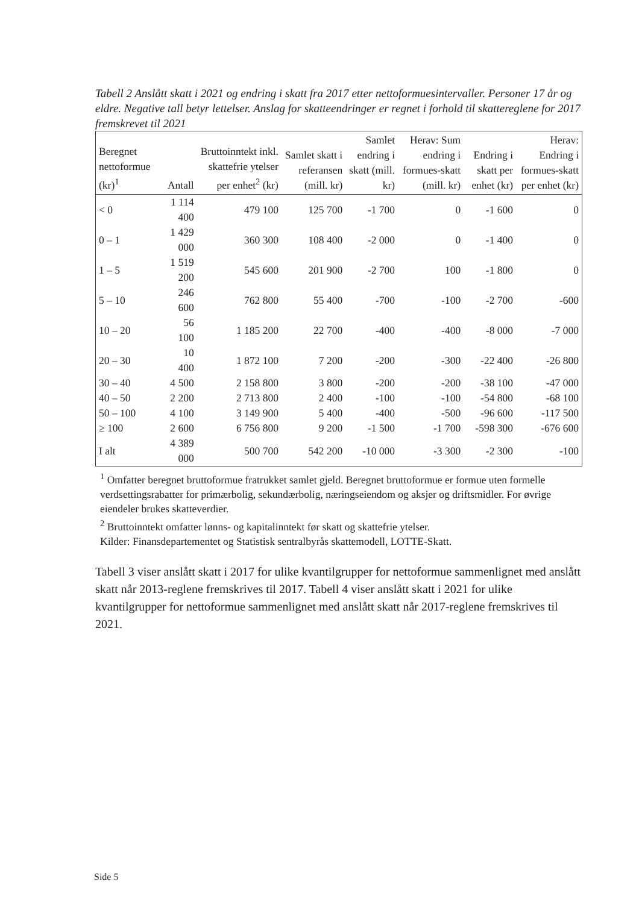Tabell 2 Anslått skatt i 2021 og endring i skatt fra 2017 etter nettoformuesintervaller. Personer 17 år og eldre. Negative tall betyr lettelser. Anslag for skatteendringer er regnet i forhold til skattereglene for 2017 fremskrevet til 2021
| Beregnet nettoformue (kr)<sup>1</sup> | Antall | Bruttoinntekt inkl. skattefrie ytelser per enhet<sup>2</sup> (kr) | Samlet skatt i referansen (mill. kr) | Samlet endring i skatt (mill. kr) | Herav: Sum endring i formues-skatt (mill. kr) | Endring i skatt per enhet (kr) | Herav: Endring i formues-skatt per enhet (kr) |
| --- | --- | --- | --- | --- | --- | --- | --- |
| < 0 | 1 114 400 | 479 100 | 125 700 | -1 700 | 0 | -1 600 | 0 |
| 0 – 1 | 1 429 000 | 360 300 | 108 400 | -2 000 | 0 | -1 400 | 0 |
| 1 – 5 | 1 519 200 | 545 600 | 201 900 | -2 700 | 100 | -1 800 | 0 |
| 5 – 10 | 246 600 | 762 800 | 55 400 | -700 | -100 | -2 700 | -600 |
| 10 – 20 | 56 100 | 1 185 200 | 22 700 | -400 | -400 | -8 000 | -7 000 |
| 20 – 30 | 10 400 | 1 872 100 | 7 200 | -200 | -300 | -22 400 | -26 800 |
| 30 – 40 | 4 500 | 2 158 800 | 3 800 | -200 | -200 | -38 100 | -47 000 |
| 40 – 50 | 2 200 | 2 713 800 | 2 400 | -100 | -100 | -54 800 | -68 100 |
| 50 – 100 | 4 100 | 3 149 900 | 5 400 | -400 | -500 | -96 600 | -117 500 |
| ≥ 100 | 2 600 | 6 756 800 | 9 200 | -1 500 | -1 700 | -598 300 | -676 600 |
| I alt | 4 389 000 | 500 700 | 542 200 | -10 000 | -3 300 | -2 300 | -100 |
<sup>1</sup> Omfatter beregnet bruttoformue fratrukket samlet gjeld. Beregnet bruttoformue er formue uten formelle verdsettingsrabatter for primærbolig, sekundærbolig, næringseiendom og aksjer og driftsmidler. For øvrige eiendeler brukes skatteverdier.
<sup>2</sup> Bruttoinntekt omfatter lønns- og kapitalinntekt før skatt og skattefrie ytelser.
Kilder: Finansdepartementet og Statistisk sentralbyrås skattemodell, LOTTE-Skatt.
Tabell 3 viser anslått skatt i 2017 for ulike kvantilgrupper for nettoformue sammenlignet med anslått skatt når 2013-reglene fremskrives til 2017. Tabell 4 viser anslått skatt i 2021 for ulike kvantilgrupper for nettoformue sammenlignet med anslått skatt når 2017-reglene fremskrives til 2021.
Side 5